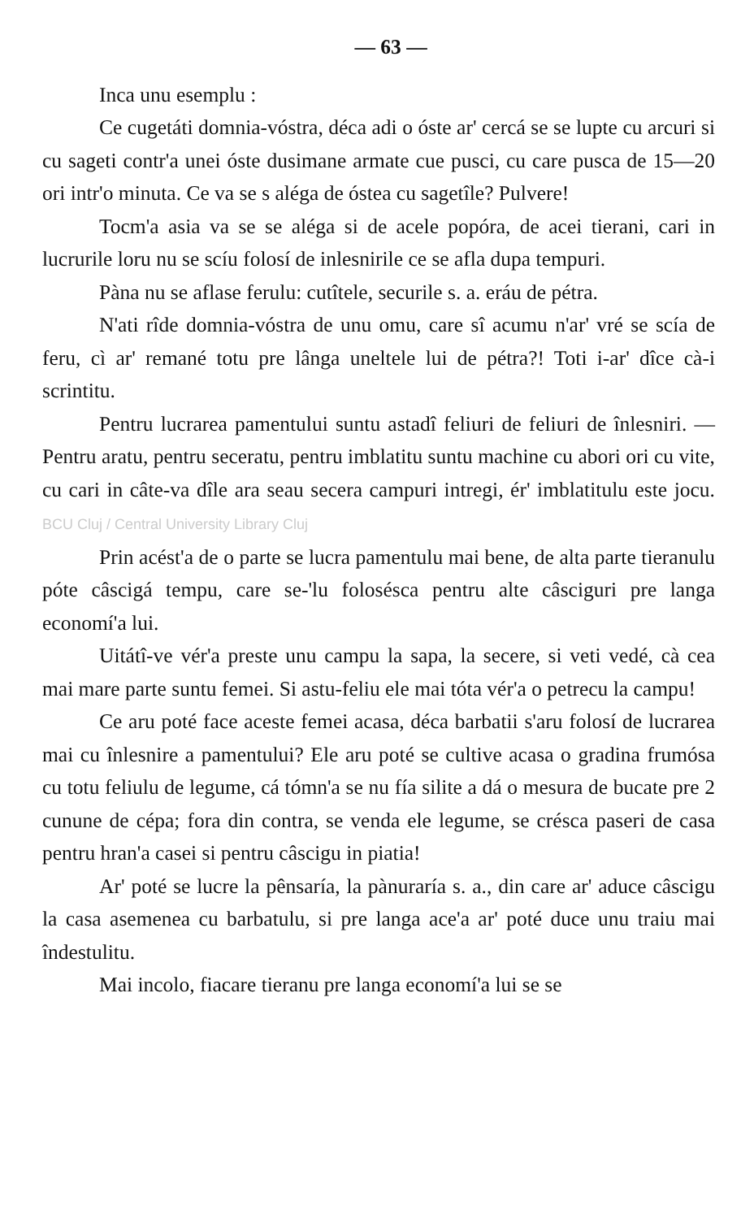— 63 —
Inca unu esemplu :
Ce cugetáti domnia-vóstra, déca adi o óste ar' cercá se se lupte cu arcuri si cu sageti contr'a unei óste dusimane armate cue pusci, cu care pusca de 15—20 ori intr'o minuta. Ce va se s aléga de óstea cu sagetîle? Pulvere!
Tocm'a asia va se se aléga si de acele popóra, de acei tierani, cari in lucrurile loru nu se scíu folosí de inlesnirile ce se afla dupa tempuri.
Pàna nu se aflase ferulu: cutîtele, securile s. a. eráu de pétra.
N'ati rîde domnia-vóstra de unu omu, care sî acumu n'ar' vré se scía de feru, cì ar' remané totu pre lânga uneltele lui de pétra?! Toti i-ar' dîce cà-i scrintitu.
Pentru lucrarea pamentului suntu astadî feliuri de feliuri de înlesniri. — Pentru aratu, pentru seceratu, pentru imblatitu suntu machine cu abori ori cu vite, cu cari in câte-va dîle ara seau secera campuri intregi, ér' imblatitulu este jocu. BCU Cluj / Central University Library Cluj
Prin acést'a de o parte se lucra pamentulu mai bene, de alta parte tieranulu póte câscigá tempu, care se-'lu folosésca pentru alte câsciguri pre langa economí'a lui.
Uitátî-ve vér'a preste unu campu la sapa, la secere, si veti vedé, cà cea mai mare parte suntu femei. Si astu-feliu ele mai tóta vér'a o petrecu la campu!
Ce aru poté face aceste femei acasa, déca barbatii s'aru folosí de lucrarea mai cu înlesnire a pamentului? Ele aru poté se cultive acasa o gradina frumósa cu totu feliulu de legume, cá tómn'a se nu fía silite a dá o mesura de bucate pre 2 cunune de cépa; fora din contra, se venda ele legume, se crésca paseri de casa pentru hran'a casei si pentru câscigu in piatia!
Ar' poté se lucre la pênsaría, la pànuraría s. a., din care ar' aduce câscigu la casa asemenea cu barbatulu, si pre langa ace'a ar' poté duce unu traiu mai îndestulitu.
Mai incolo, fiacare tieranu pre langa economí'a lui se se